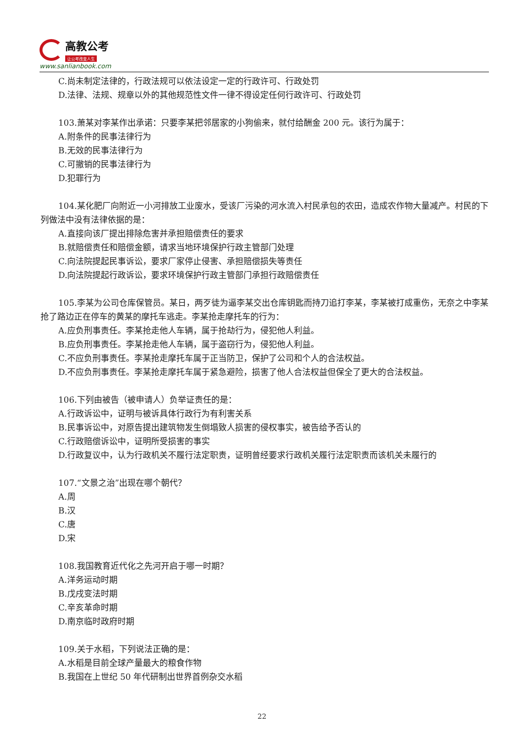高教公考
让公考改变人生
www.sanlianbook.com
C.尚未制定法律的，行政法规可以依法设定一定的行政许可、行政处罚
D.法律、法规、规章以外的其他规范性文件一律不得设定任何行政许可、行政处罚
103.萧某对李某作出承诺：只要李某把邻居家的小狗偷来，就付给酬金 200 元。该行为属于：
A.附条件的民事法律行为
B.无效的民事法律行为
C.可撤销的民事法律行为
D.犯罪行为
104.某化肥厂向附近一小河排放工业废水，受该厂污染的河水流入村民承包的农田，造成农作物大量减产。村民的下列做法中没有法律依据的是：
A.直接向该厂提出排除危害并承担赔偿责任的要求
B.就赔偿责任和赔偿金额，请求当地环境保护行政主管部门处理
C.向法院提起民事诉讼，要求厂家停止侵害、承担赔偿损失等责任
D.向法院提起行政诉讼，要求环境保护行政主管部门承担行政赔偿责任
105.李某为公司仓库保管员。某日，两歹徒为逼李某交出仓库钥匙而持刀追打李某，李某被打成重伤，无奈之中李某抢了路边正在停车的黄某的摩托车逃走。李某抢走摩托车的行为：
A.应负刑事责任。李某抢走他人车辆，属于抢劫行为，侵犯他人利益。
B.应负刑事责任。李某抢走他人车辆，属于盗窃行为，侵犯他人利益。
C.不应负刑事责任。李某抢走摩托车属于正当防卫，保护了公司和个人的合法权益。
D.不应负刑事责任。李某抢走摩托车属于紧急避险，损害了他人合法权益但保全了更大的合法权益。
106.下列由被告（被申请人）负举证责任的是：
A.行政诉讼中，证明与被诉具体行政行为有利害关系
B.民事诉讼中，对原告提出建筑物发生倒塌致人损害的侵权事实，被告给予否认的
C.行政赔偿诉讼中，证明所受损害的事实
D.行政复议中，认为行政机关不履行法定职责，证明曾经要求行政机关履行法定职责而该机关未履行的
107.“文景之治”出现在哪个朝代？
A.周
B.汉
C.唐
D.宋
108.我国教育近代化之先河开启于哪一时期？
A.洋务运动时期
B.戊戌变法时期
C.辛亥革命时期
D.南京临时政府时期
109.关于水稻，下列说法正确的是：
A.水稻是目前全球产量最大的粮食作物
B.我国在上世纪 50 年代研制出世界首例杂交水稻
22